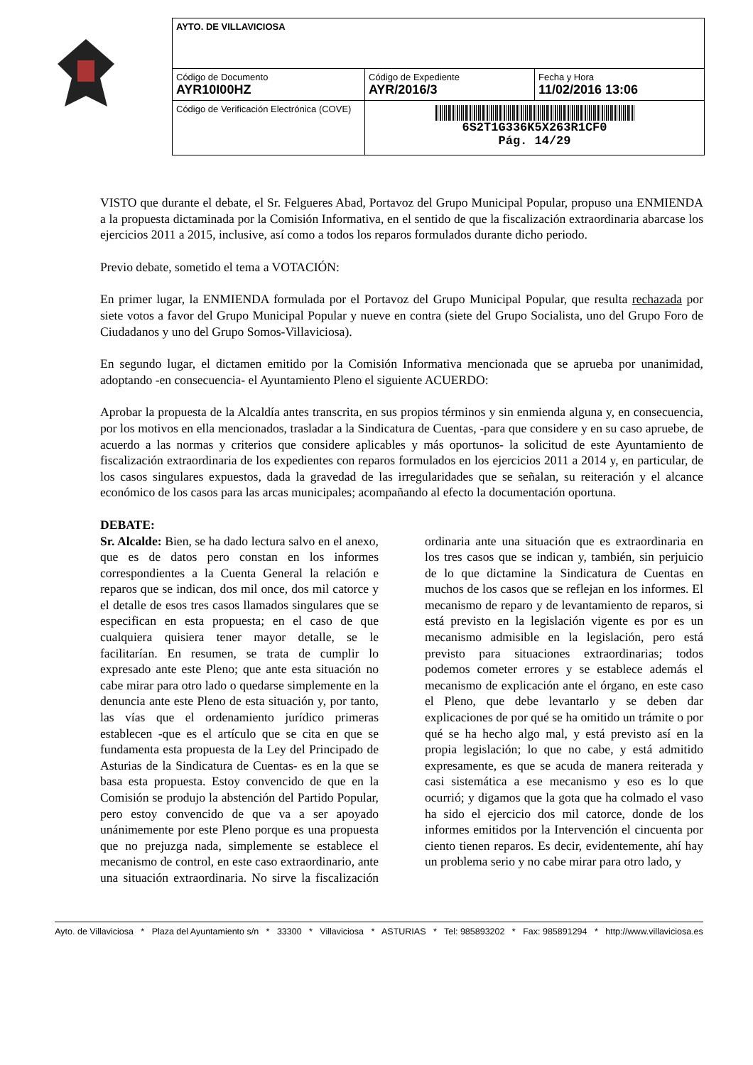| AYTO. DE VILLAVICIOSA | | |
| Código de Documento AYR10I00HZ | Código de Expediente AYR/2016/3 | Fecha y Hora 11/02/2016 13:06 |
| Código de Verificación Electrónica (COVE) | 6S2T1G336K5X263R1CF0 Pág. 14/29 | |
VISTO que durante el debate, el Sr. Felgueres Abad, Portavoz del Grupo Municipal Popular, propuso una ENMIENDA a la propuesta dictaminada por la Comisión Informativa, en el sentido de que la fiscalización extraordinaria abarcase los ejercicios 2011 a 2015, inclusive, así como a todos los reparos formulados durante dicho periodo.
Previo debate, sometido el tema a VOTACIÓN:
En primer lugar, la ENMIENDA formulada por el Portavoz del Grupo Municipal Popular, que resulta rechazada por siete votos a favor del Grupo Municipal Popular y nueve en contra (siete del Grupo Socialista, uno del Grupo Foro de Ciudadanos y uno del Grupo Somos-Villaviciosa).
En segundo lugar, el dictamen emitido por la Comisión Informativa mencionada que se aprueba por unanimidad, adoptando -en consecuencia- el Ayuntamiento Pleno el siguiente ACUERDO:
Aprobar la propuesta de la Alcaldía antes transcrita, en sus propios términos y sin enmienda alguna y, en consecuencia, por los motivos en ella mencionados, trasladar a la Sindicatura de Cuentas, -para que considere y en su caso apruebe, de acuerdo a las normas y criterios que considere aplicables y más oportunos- la solicitud de este Ayuntamiento de fiscalización extraordinaria de los expedientes con reparos formulados en los ejercicios 2011 a 2014 y, en particular, de los casos singulares expuestos, dada la gravedad de las irregularidades que se señalan, su reiteración y el alcance económico de los casos para las arcas municipales; acompañando al efecto la documentación oportuna.
DEBATE:
Sr. Alcalde: Bien, se ha dado lectura salvo en el anexo, que es de datos pero constan en los informes correspondientes a la Cuenta General la relación e reparos que se indican, dos mil once, dos mil catorce y el detalle de esos tres casos llamados singulares que se especifican en esta propuesta; en el caso de que cualquiera quisiera tener mayor detalle, se le facilitarían. En resumen, se trata de cumplir lo expresado ante este Pleno; que ante esta situación no cabe mirar para otro lado o quedarse simplemente en la denuncia ante este Pleno de esta situación y, por tanto, las vías que el ordenamiento jurídico primeras establecen -que es el artículo que se cita en que se fundamenta esta propuesta de la Ley del Principado de Asturias de la Sindicatura de Cuentas- es en la que se basa esta propuesta. Estoy convencido de que en la Comisión se produjo la abstención del Partido Popular, pero estoy convencido de que va a ser apoyado unánimemente por este Pleno porque es una propuesta que no prejuzga nada, simplemente se establece el mecanismo de control, en este caso extraordinario, ante una situación extraordinaria. No sirve la fiscalización ordinaria ante una situación que es extraordinaria en los tres casos que se indican y, también, sin perjuicio de lo que dictamine la Sindicatura de Cuentas en muchos de los casos que se reflejan en los informes. El mecanismo de reparo y de levantamiento de reparos, si está previsto en la legislación vigente es por es un mecanismo admisible en la legislación, pero está previsto para situaciones extraordinarias; todos podemos cometer errores y se establece además el mecanismo de explicación ante el órgano, en este caso el Pleno, que debe levantarlo y se deben dar explicaciones de por qué se ha omitido un trámite o por qué se ha hecho algo mal, y está previsto así en la propia legislación; lo que no cabe, y está admitido expresamente, es que se acuda de manera reiterada y casi sistemática a ese mecanismo y eso es lo que ocurrió; y digamos que la gota que ha colmado el vaso ha sido el ejercicio dos mil catorce, donde de los informes emitidos por la Intervención el cincuenta por ciento tienen reparos. Es decir, evidentemente, ahí hay un problema serio y no cabe mirar para otro lado, y
Ayto. de Villaviciosa * Plaza del Ayuntamiento s/n * 33300 * Villaviciosa * ASTURIAS * Tel: 985893202 * Fax: 985891294 * http://www.villaviciosa.es